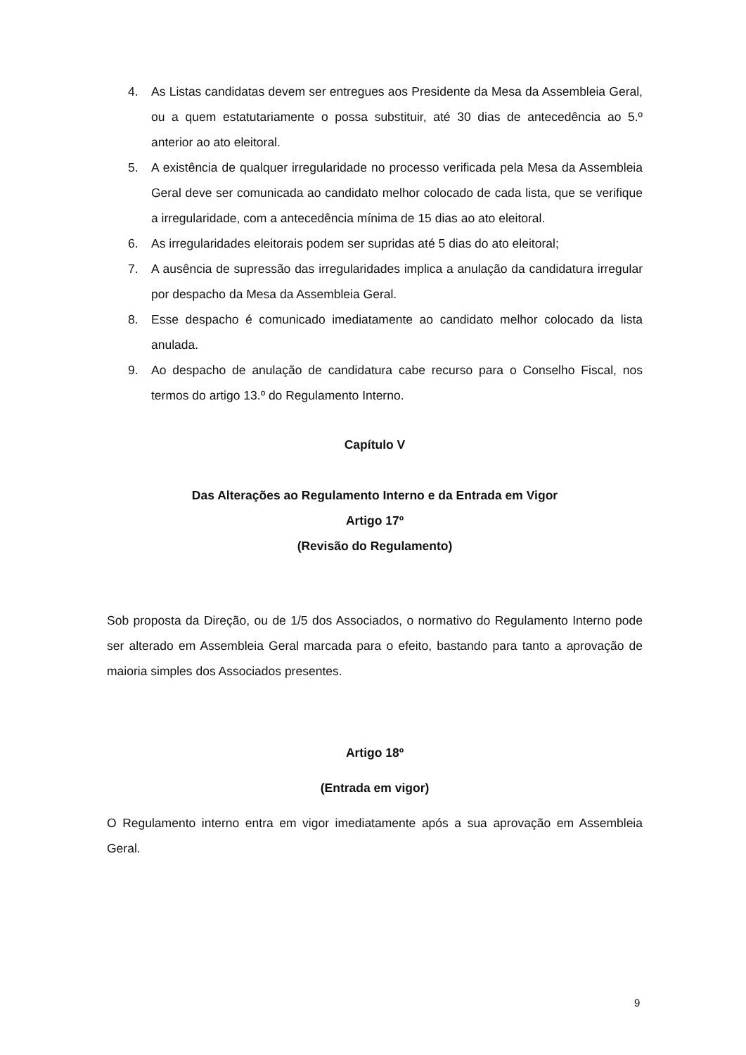4. As Listas candidatas devem ser entregues aos Presidente da Mesa da Assembleia Geral, ou a quem estatutariamente o possa substituir, até 30 dias de antecedência ao 5.º anterior ao ato eleitoral.
5. A existência de qualquer irregularidade no processo verificada pela Mesa da Assembleia Geral deve ser comunicada ao candidato melhor colocado de cada lista, que se verifique a irregularidade, com a antecedência mínima de 15 dias ao ato eleitoral.
6. As irregularidades eleitorais podem ser supridas até 5 dias do ato eleitoral;
7. A ausência de supressão das irregularidades implica a anulação da candidatura irregular por despacho da Mesa da Assembleia Geral.
8. Esse despacho é comunicado imediatamente ao candidato melhor colocado da lista anulada.
9. Ao despacho de anulação de candidatura cabe recurso para o Conselho Fiscal, nos termos do artigo 13.º do Regulamento Interno.
Capítulo V
Das Alterações ao Regulamento Interno e da Entrada em Vigor
Artigo 17º
(Revisão do Regulamento)
Sob proposta da Direção, ou de 1/5 dos Associados, o normativo do Regulamento Interno pode ser alterado em Assembleia Geral marcada para o efeito, bastando para tanto a aprovação de maioria simples dos Associados presentes.
Artigo 18º
(Entrada em vigor)
O Regulamento interno entra em vigor imediatamente após a sua aprovação em Assembleia Geral.
9